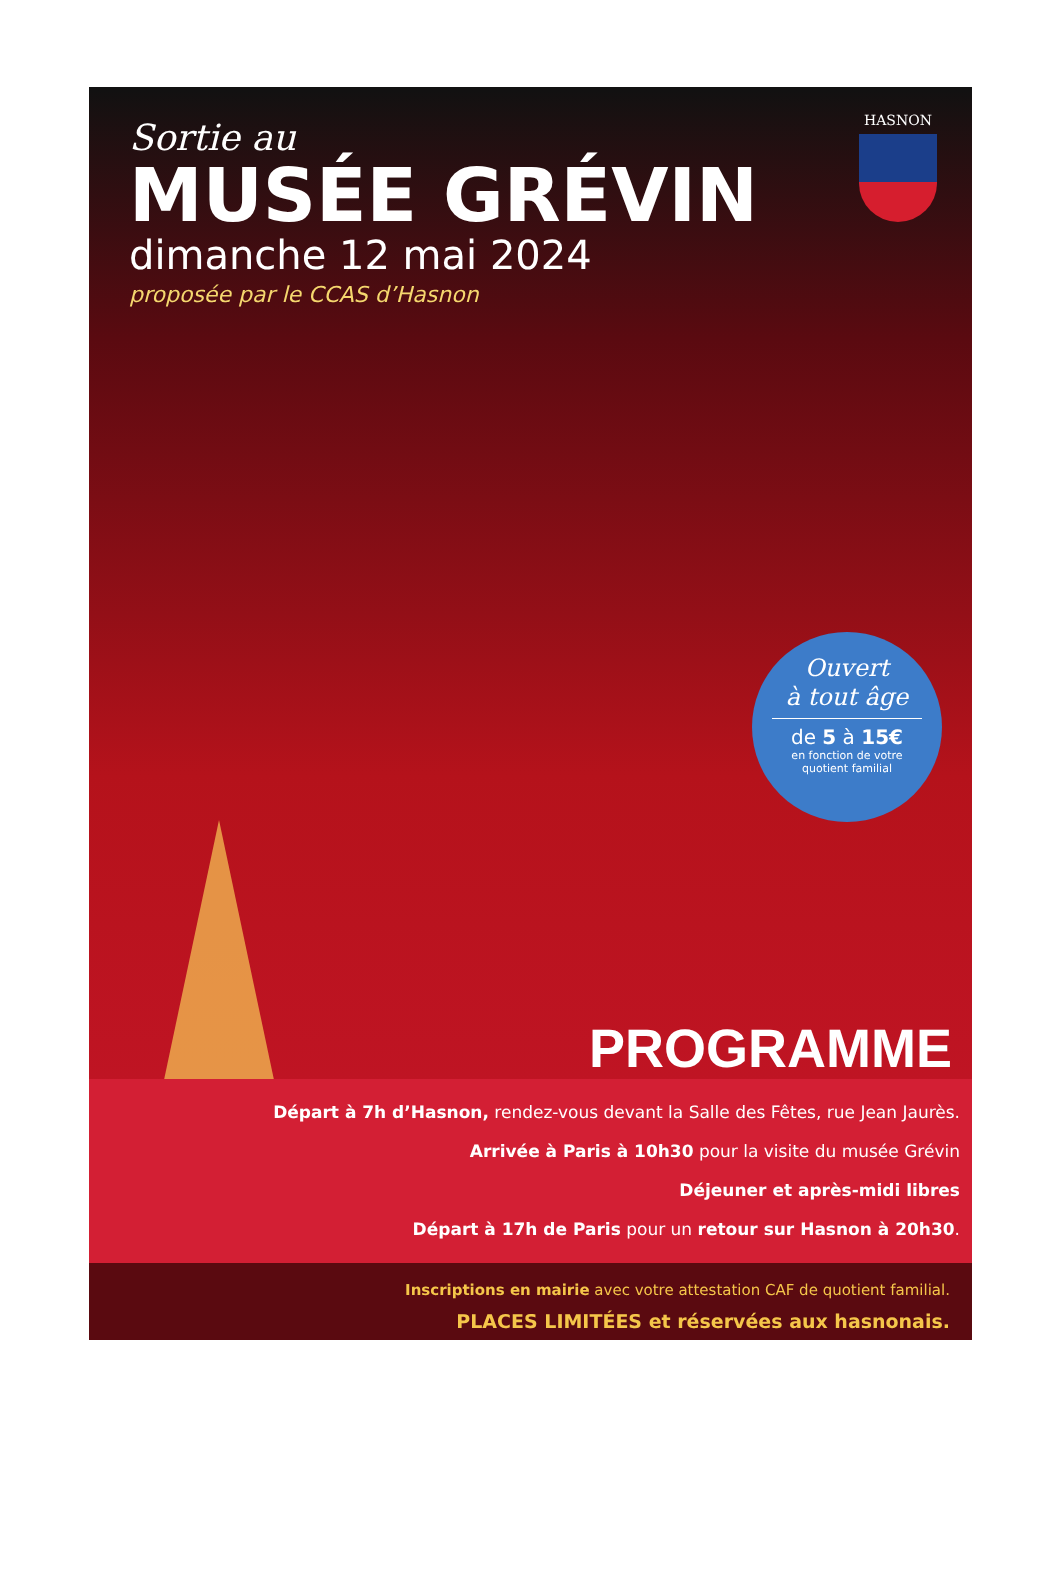Sortie au
MUSÉE GRÉVIN
dimanche 12 mai 2024
proposée par le CCAS d’Hasnon
HASNON
Ouvert
à tout âge
de 5 à 15€
en fonction de votre
quotient familial
PROGRAMME
Départ à 7h d’Hasnon, rendez-vous devant la Salle des Fêtes, rue Jean Jaurès.
Arrivée à Paris à 10h30 pour la visite du musée Grévin
Déjeuner et après-midi libres
Départ à 17h de Paris pour un retour sur Hasnon à 20h30.
Inscriptions en mairie avec votre attestation CAF de quotient familial.
PLACES LIMITÉES et réservées aux hasnonais.